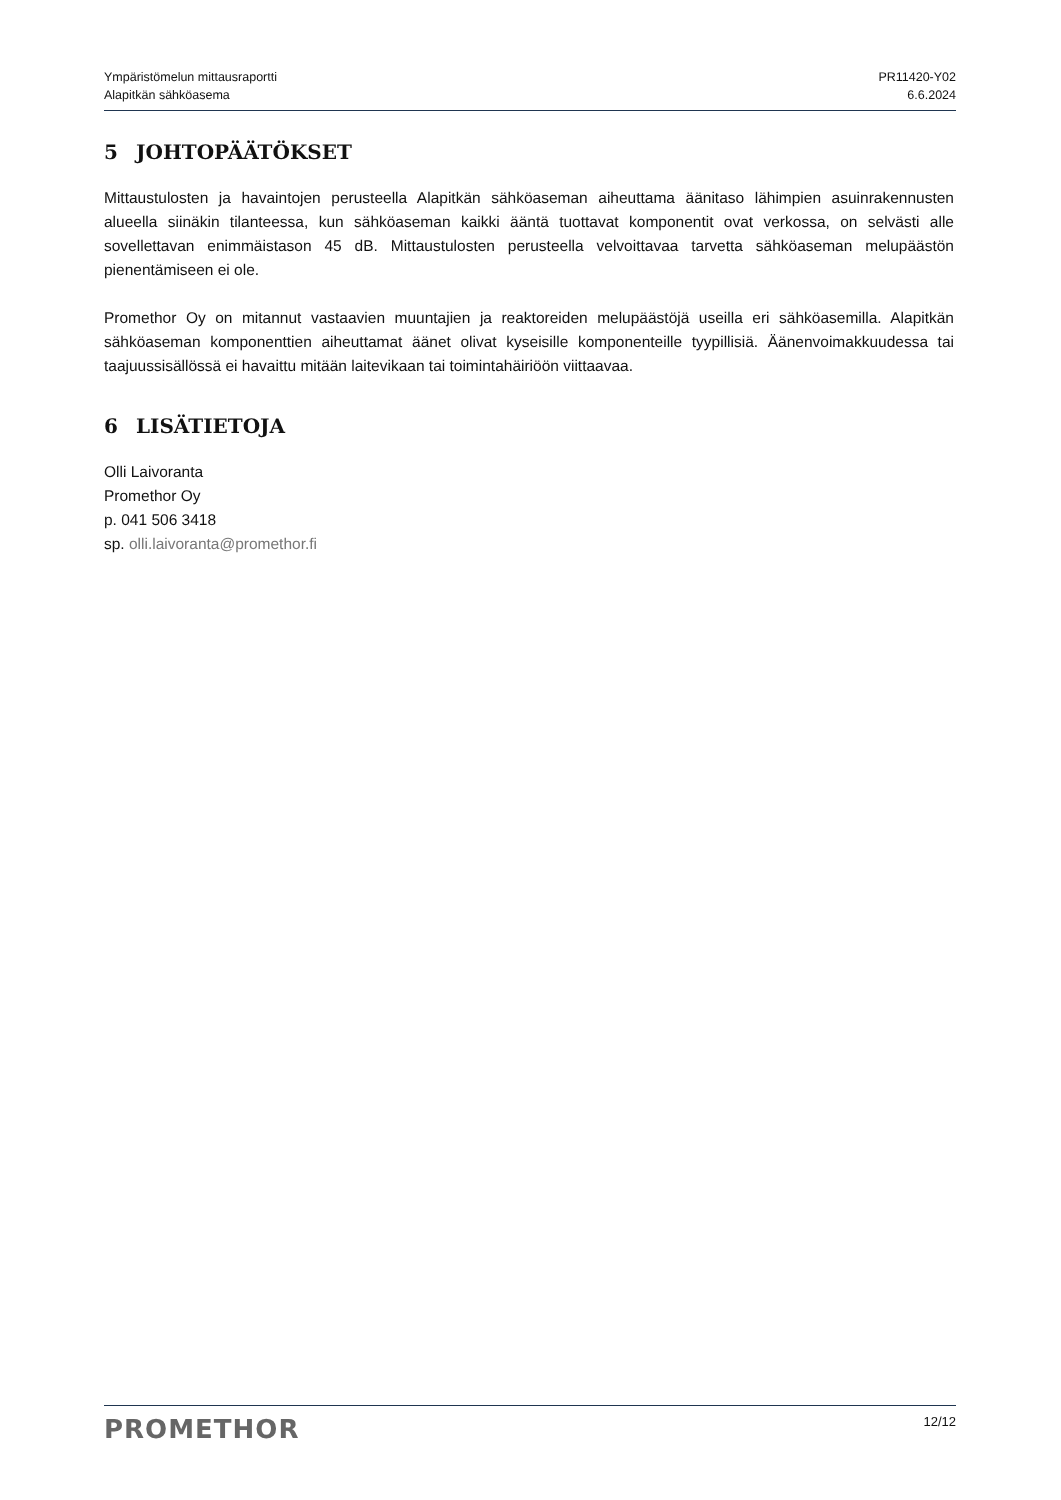Ympäristömelun mittausraportti
Alapitkän sähköasema
PR11420-Y02
6.6.2024
5 JOHTOPÄÄTÖKSET
Mittaustulosten ja havaintojen perusteella Alapitkän sähköaseman aiheuttama äänitaso lähimpien asuinrakennusten alueella siinäkin tilanteessa, kun sähköaseman kaikki ääntä tuottavat komponentit ovat verkossa, on selvästi alle sovellettavan enimmäistason 45 dB. Mittaustulosten perusteella velvoittavaa tarvetta sähköaseman melupäästön pienentämiseen ei ole.
Promethor Oy on mitannut vastaavien muuntajien ja reaktoreiden melupäästöjä useilla eri sähköasemilla. Alapitkän sähköaseman komponenttien aiheuttamat äänet olivat kyseisille komponenteille tyypillisiä. Äänenvoimakkuudessa tai taajuussisällössä ei havaittu mitään laitevikaan tai toimintahäiriöön viittaavaa.
6 LISÄTIETOJA
Olli Laivoranta
Promethor Oy
p. 041 506 3418
sp. olli.laivoranta@promethor.fi
PROMETHOR
12/12